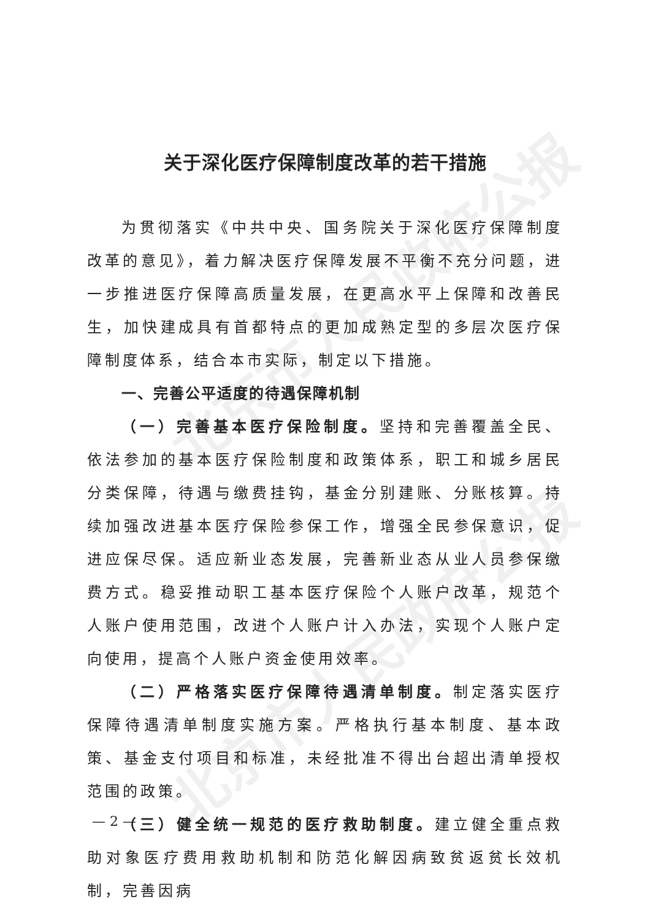北京市人民政府公报
北京市人民政府公报
关于深化医疗保障制度改革的若干措施
为贯彻落实《中共中央、国务院关于深化医疗保障制度改革的意见》，着力解决医疗保障发展不平衡不充分问题，进一步推进医疗保障高质量发展，在更高水平上保障和改善民生，加快建成具有首都特点的更加成熟定型的多层次医疗保障制度体系，结合本市实际，制定以下措施。
一、完善公平适度的待遇保障机制
（一）完善基本医疗保险制度。坚持和完善覆盖全民、依法参加的基本医疗保险制度和政策体系，职工和城乡居民分类保障，待遇与缴费挂钩，基金分别建账、分账核算。持续加强改进基本医疗保险参保工作，增强全民参保意识，促进应保尽保。适应新业态发展，完善新业态从业人员参保缴费方式。稳妥推动职工基本医疗保险个人账户改革，规范个人账户使用范围，改进个人账户计入办法，实现个人账户定向使用，提高个人账户资金使用效率。
（二）严格落实医疗保障待遇清单制度。制定落实医疗保障待遇清单制度实施方案。严格执行基本制度、基本政策、基金支付项目和标准，未经批准不得出台超出清单授权范围的政策。
（三）健全统一规范的医疗救助制度。建立健全重点救助对象医疗费用救助机制和防范化解因病致贫返贫长效机制，完善因病
— 2 —